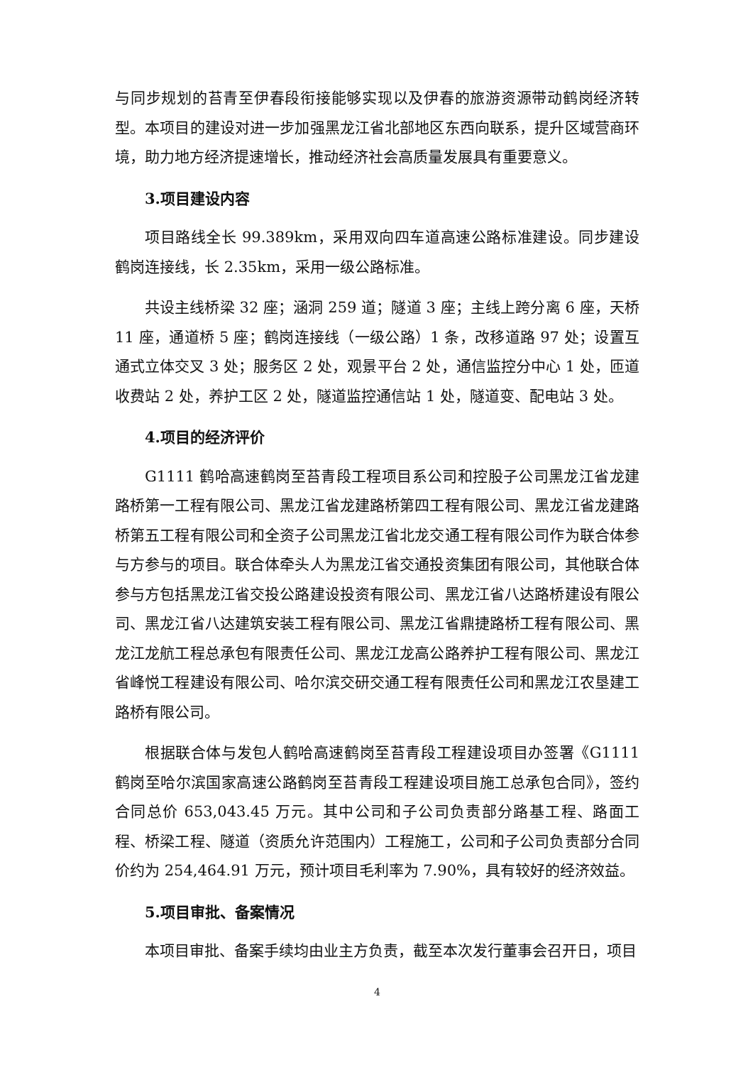与同步规划的苔青至伊春段衔接能够实现以及伊春的旅游资源带动鹤岗经济转型。本项目的建设对进一步加强黑龙江省北部地区东西向联系，提升区域营商环境，助力地方经济提速增长，推动经济社会高质量发展具有重要意义。
3.项目建设内容
项目路线全长 99.389km，采用双向四车道高速公路标准建设。同步建设鹤岗连接线，长 2.35km，采用一级公路标准。
共设主线桥梁 32 座；涵洞 259 道；隧道 3 座；主线上跨分离 6 座，天桥 11 座，通道桥 5 座；鹤岗连接线（一级公路）1 条，改移道路 97 处；设置互通式立体交叉 3 处；服务区 2 处，观景平台 2 处，通信监控分中心 1 处，匝道收费站 2 处，养护工区 2 处，隧道监控通信站 1 处，隧道变、配电站 3 处。
4.项目的经济评价
G1111 鹤哈高速鹤岗至苔青段工程项目系公司和控股子公司黑龙江省龙建路桥第一工程有限公司、黑龙江省龙建路桥第四工程有限公司、黑龙江省龙建路桥第五工程有限公司和全资子公司黑龙江省北龙交通工程有限公司作为联合体参与方参与的项目。联合体牵头人为黑龙江省交通投资集团有限公司，其他联合体参与方包括黑龙江省交投公路建设投资有限公司、黑龙江省八达路桥建设有限公司、黑龙江省八达建筑安装工程有限公司、黑龙江省鼎捷路桥工程有限公司、黑龙江龙航工程总承包有限责任公司、黑龙江龙高公路养护工程有限公司、黑龙江省峰悦工程建设有限公司、哈尔滨交研交通工程有限责任公司和黑龙江农垦建工路桥有限公司。
根据联合体与发包人鹤哈高速鹤岗至苔青段工程建设项目办签署《G1111 鹤岗至哈尔滨国家高速公路鹤岗至苔青段工程建设项目施工总承包合同》，签约合同总价 653,043.45 万元。其中公司和子公司负责部分路基工程、路面工程、桥梁工程、隧道（资质允许范围内）工程施工，公司和子公司负责部分合同价约为 254,464.91 万元，预计项目毛利率为 7.90%，具有较好的经济效益。
5.项目审批、备案情况
本项目审批、备案手续均由业主方负责，截至本次发行董事会召开日，项目
4